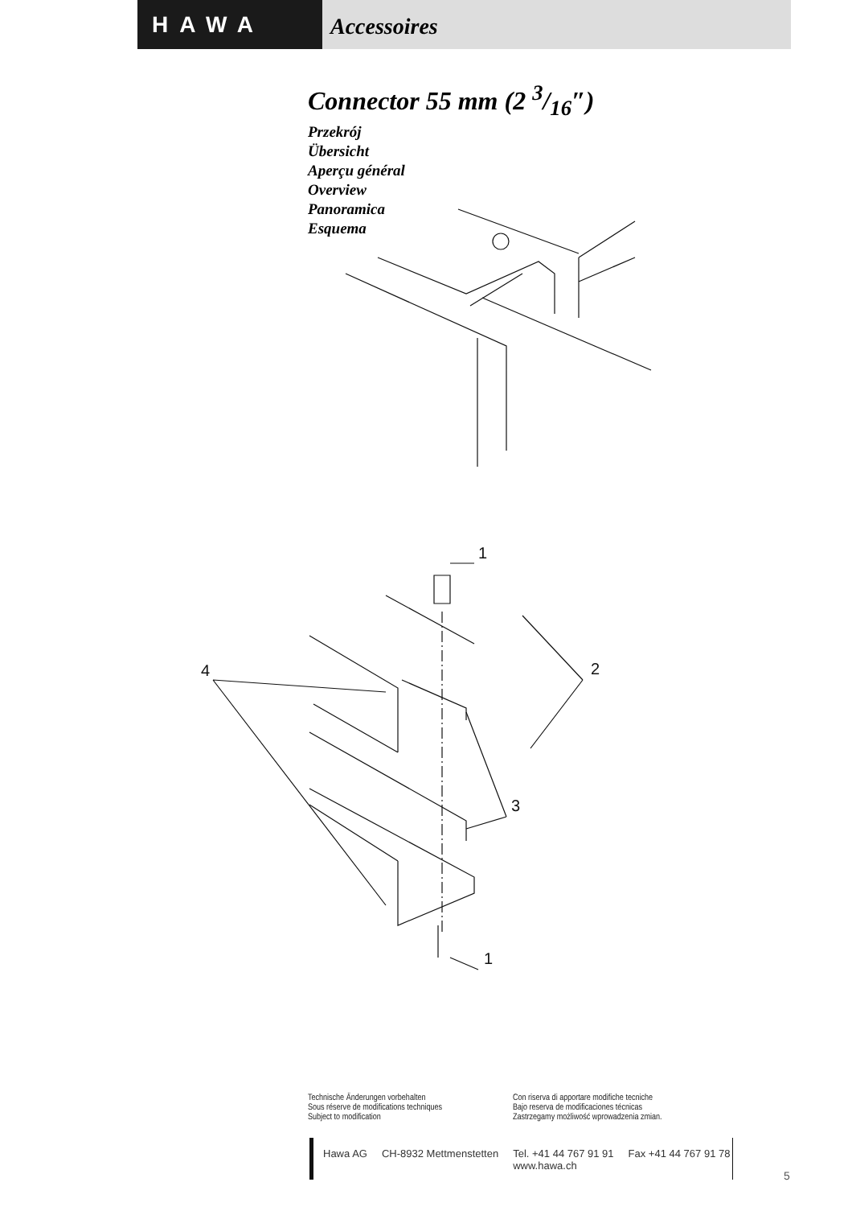HAWA
Accessoires
Connector 55 mm (2 3/16″)
Przekrój
Übersicht
Aperçu général
Overview
Panoramica
Esquema
1
4
2
3
1
Technische Änderungen vorbehalten
Sous réserve de modifications techniques
Subject to modification
Con riserva di apportare modifiche tecniche
Bajo reserva de modificaciones técnicas
Zastrzegamy możliwość wprowadzenia zmian.
Hawa AG CH-8932 Mettmenstetten Tel. +41 44 767 91 91
www.hawa.ch Fax +41 44 767 91 78
5